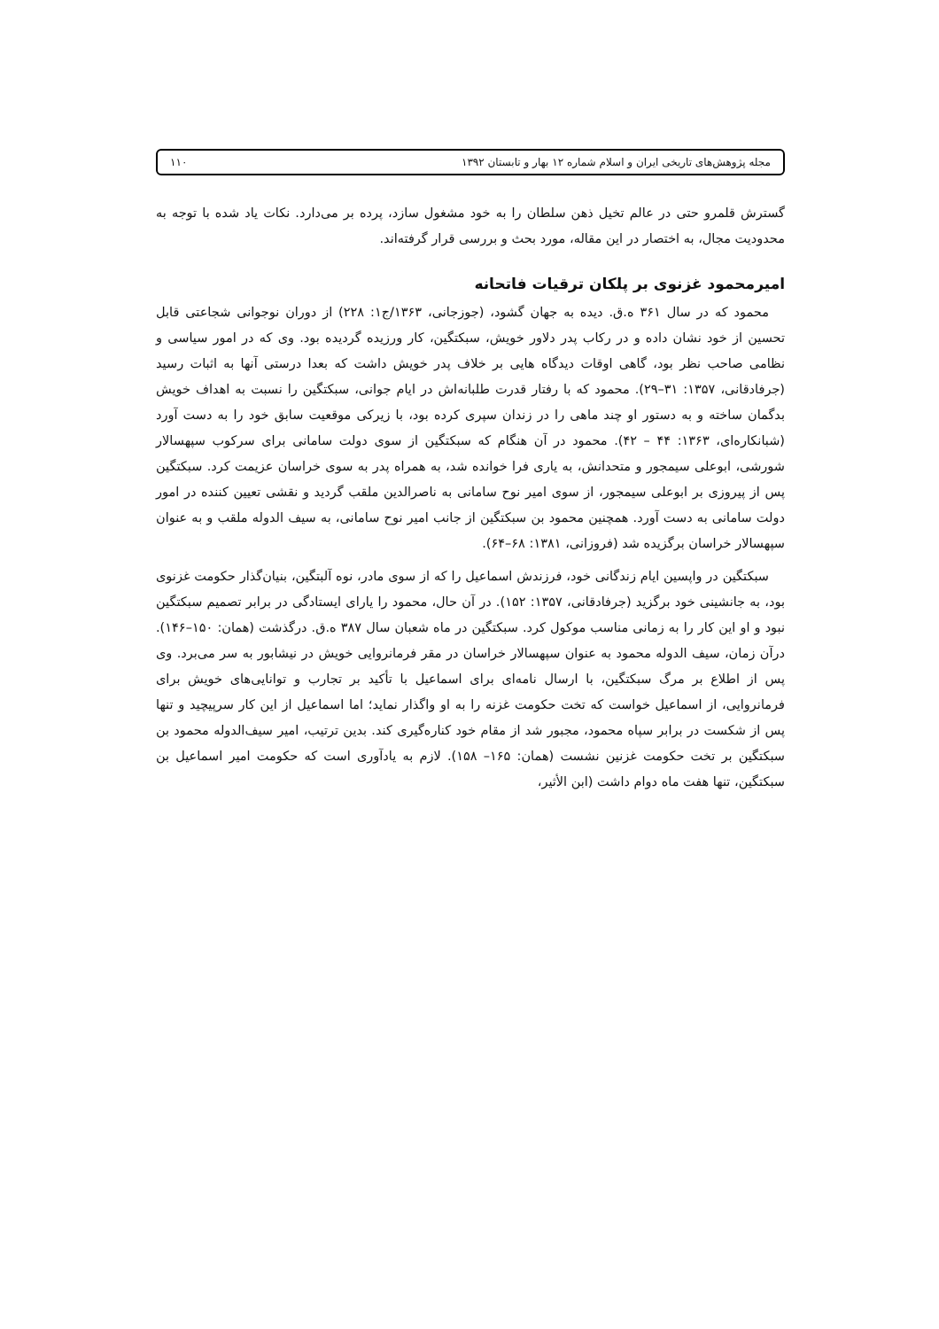مجله پژوهش‌های تاریخی ایران و اسلام شماره ۱۲ بهار و تابستان ۱۳۹۲ ۱۱۰
گسترش قلمرو حتی در عالم تخیل ذهن سلطان را به خود مشغول سازد، پرده بر می‌دارد. نکات یاد شده با توجه به محدودیت مجال، به اختصار در این مقاله، مورد بحث و بررسی قرار گرفته‌اند.
امیرمحمود غزنوی بر پلکان ترقیات فاتحانه
محمود که در سال ۳۶۱ ه.ق. دیده به جهان گشود، (جوزجانی، ۱۳۶۳/ج۱: ۲۲۸) از دوران نوجوانی شجاعتی قابل تحسین از خود نشان داده و در رکاب پدر دلاور خویش، سبکتگین، کار ورزیده گردیده بود. وی که در امور سیاسی و نظامی صاحب نظر بود، گاهی اوقات دیدگاه هایی بر خلاف پدر خویش داشت که بعدا درستی آنها به اثبات رسید (جرفادقانی، ۱۳۵۷: ۳۱–۲۹). محمود که با رفتار قدرت طلبانه‌اش در ایام جوانی، سبکتگین را نسبت به اهداف خویش بدگمان ساخته و به دستور او چند ماهی را در زندان سپری کرده بود، با زیرکی موقعیت سابق خود را به دست آورد (شبانکاره‌ای، ۱۳۶۳: ۴۴ – ۴۲). محمود در آن هنگام که سبکتگین از سوی دولت سامانی برای سرکوب سپهسالار شورشی، ابوعلی سیمجور و متحدانش، به یاری فرا خوانده شد، به همراه پدر به سوی خراسان عزیمت کرد. سبکتگین پس از پیروزی بر ابوعلی سیمجور، از سوی امیر نوح سامانی به ناصرالدین ملقب گردید و نقشی تعیین کننده در امور دولت سامانی به دست آورد. همچنین محمود بن سبکتگین از جانب امیر نوح سامانی، به سیف الدوله ملقب و به عنوان سپهسالار خراسان برگزیده شد (فروزانی، ۱۳۸۱: ۶۸–۶۴).
سبکتگین در واپسین ایام زندگانی خود، فرزندش اسماعیل را که از سوی مادر، نوه آلبتگین، بنیان‌گذار حکومت غزنوی بود، به جانشینی خود برگزید (جرفادقانی، ۱۳۵۷: ۱۵۲). در آن حال، محمود را یارای ایستادگی در برابر تصمیم سبکتگین نبود و او این کار را به زمانی مناسب موکول کرد. سبکتگین در ماه شعبان سال ۳۸۷ ه.ق. درگذشت (همان: ۱۵۰–۱۴۶). درآن زمان، سیف الدوله محمود به عنوان سپهسالار خراسان در مقر فرمانروایی خویش در نیشابور به سر می‌برد. وی پس از اطلاع بر مرگ سبکتگین، با ارسال نامه‌ای برای اسماعیل با تأکید بر تجارب و توانایی‌های خویش برای فرمانروایی، از اسماعیل خواست که تخت حکومت غزنه را به او واگذار نماید؛ اما اسماعیل از این کار سرپیچید و تنها پس از شکست در برابر سپاه محمود، مجبور شد از مقام خود کناره‌گیری کند. بدین ترتیب، امیر سیف‌الدوله محمود بن سبکتگین بر تخت حکومت غزنین نشست (همان: ۱۶۵– ۱۵۸). لازم به یادآوری است که حکومت امیر اسماعیل بن سبکتگین، تنها هفت ماه دوام داشت (ابن الأثیر،